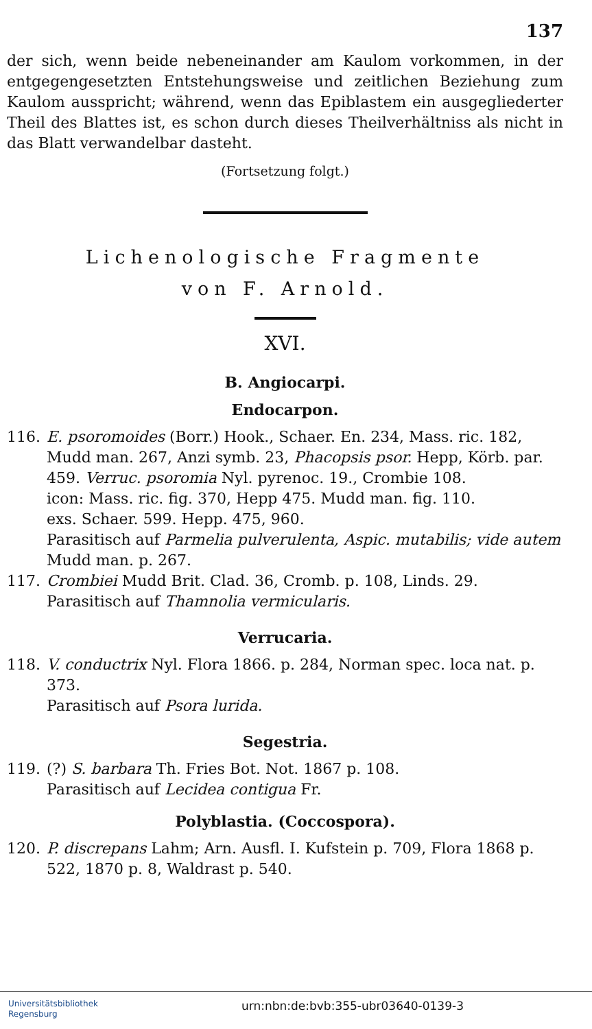137
der sich, wenn beide nebeneinander am Kaulom vorkommen, in der entgegengesetzten Entstehungsweise und zeitlichen Beziehung zum Kaulom ausspricht; während, wenn das Epiblastem ein ausgeglie­derter Theil des Blattes ist, es schon durch dieses Theilverhältniss als nicht in das Blatt verwandelbar dasteht.
(Fortsetzung folgt.)
Lichenologische Fragmente
von F. Arnold.
XVI.
B. Angiocarpi.
Endocarpon.
116. E. psoromoides (Borr.) Hook., Schaer. En. 234, Mass. ric. 182, Mudd man. 267, Anzi symb. 23, Phacopsis psor. Hepp, Körb. par. 459. Verruc. psoromia Nyl. pyrenoc. 19., Crombie 108.
icon: Mass. ric. fig. 370, Hepp 475. Mudd man. fig. 110.
exs. Schaer. 599. Hepp. 475, 960.
Parasitisch auf Parmelia pulverulenta, Aspic. mutabilis; vide autem Mudd man. p. 267.
117. Crombiei Mudd Brit. Clad. 36, Cromb. p. 108, Linds. 29.
Parasitisch auf Thamnolia vermicularis.
Verrucaria.
118. V. conductrix Nyl. Flora 1866. p. 284, Norman spec. loca nat. p. 373.
Parasitisch auf Psora lurida.
Segestria.
119. (?) S. barbara Th. Fries Bot. Not. 1867 p. 108.
Parasitisch auf Lecidea contigua Fr.
Polyblastia. (Coccospora).
120. P. discrepans Lahm; Arn. Ausfl. I. Kufstein p. 709, Flora 1868 p. 522, 1870 p. 8, Waldrast p. 540.
Universitätsbibliothek
Regensburg
urn:nbn:de:bvb:355-ubr03640-0139-3